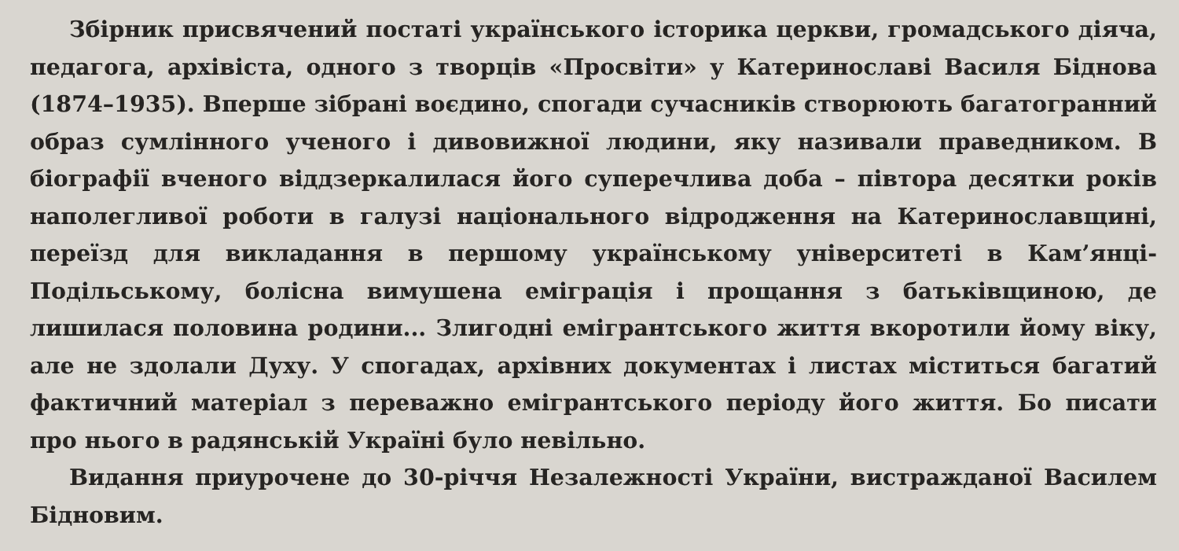Збірник присвячений постаті українського історика церкви, громадського діяча, педагога, архівіста, одного з творців «Просвіти» у Катеринославі Василя Біднова (1874–1935). Вперше зібрані воєдино, спогади сучасників створюють багатогранний образ сумлінного ученого і дивовижної людини, яку називали праведником. В біографії вченого віддзеркалилася його суперечлива доба – півтора десятки років наполегливої роботи в галузі національного відродження на Катеринославщині, переїзд для викладання в першому українському університеті в Кам’янці-Подільському, болісна вимушена еміграція і прощання з батьківщиною, де лишилася половина родини... Злигодні емігрантського життя вкоротили йому віку, але не здолали Духу. У спогадах, архівних документах і листах міститься багатий фактичний матеріал з переважно емігрантського періоду його життя. Бо писати про нього в радянській Україні було невільно.
Видання приурочене до 30-річчя Незалежності України, вистражданої Василем Бідновим.